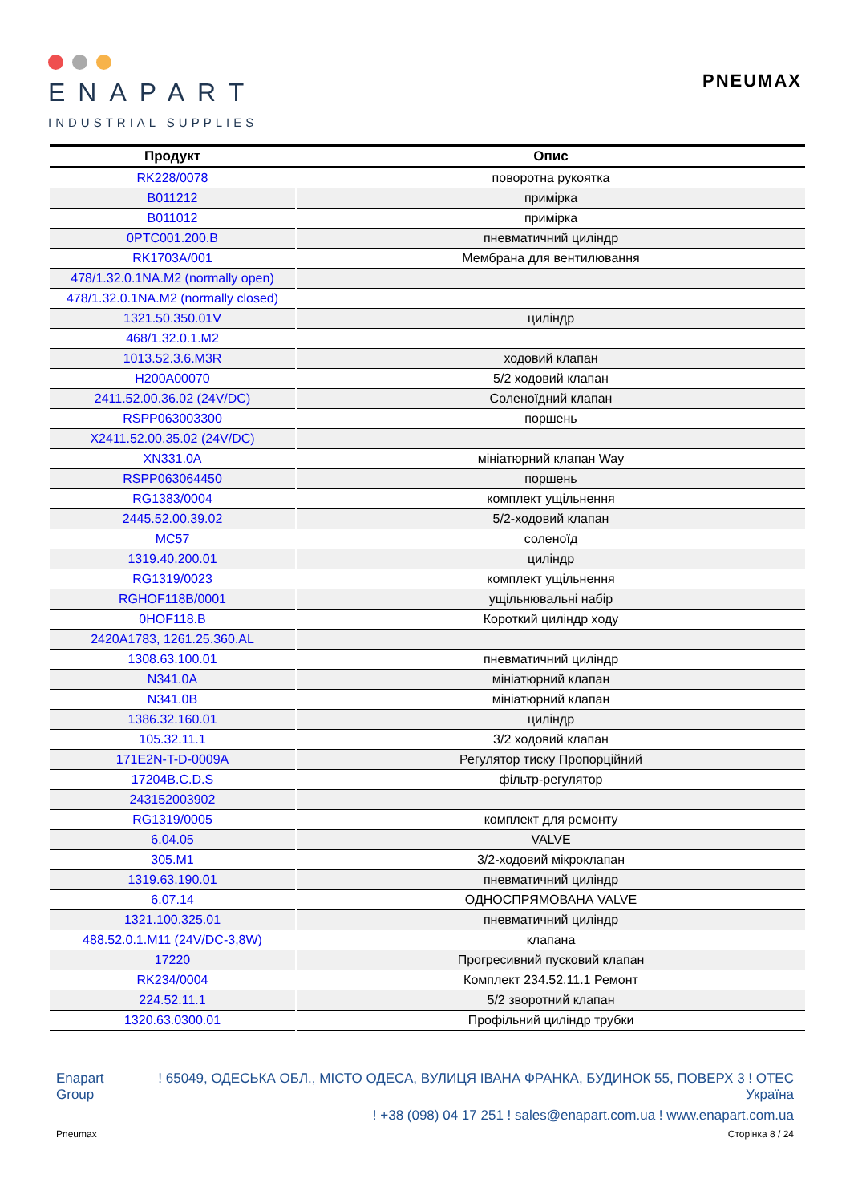ENAPART
INDUSTRIAL SUPPLIES
PNEUMAX
| Продукт | Опис |
| --- | --- |
| RK228/0078 | поворотна рукоятка |
| B011212 | примірка |
| B011012 | примірка |
| 0PTC001.200.B | пневматичний циліндр |
| RK1703A/001 | Мембрана для вентилювання |
| 478/1.32.0.1NA.M2 (normally open) | |
| 478/1.32.0.1NA.M2 (normally closed) | |
| 1321.50.350.01V | циліндр |
| 468/1.32.0.1.M2 | |
| 1013.52.3.6.M3R | ходовий клапан |
| H200A00070 | 5/2 ходовий клапан |
| 2411.52.00.36.02 (24V/DC) | Соленоїдний клапан |
| RSPP063003300 | поршень |
| X2411.52.00.35.02 (24V/DC) | |
| XN331.0A | мініатюрний клапан Way |
| RSPP063064450 | поршень |
| RG1383/0004 | комплект ущільнення |
| 2445.52.00.39.02 | 5/2-ходовий клапан |
| MC57 | соленоїд |
| 1319.40.200.01 | циліндр |
| RG1319/0023 | комплект ущільнення |
| RGHOF118B/0001 | ущільнювальні набір |
| 0HOF118.B | Короткий циліндр ходу |
| 2420A1783, 1261.25.360.AL | |
| 1308.63.100.01 | пневматичний циліндр |
| N341.0A | мініатюрний клапан |
| N341.0B | мініатюрний клапан |
| 1386.32.160.01 | циліндр |
| 105.32.11.1 | 3/2 ходовий клапан |
| 171E2N-T-D-0009A | Регулятор тиску Пропорційний |
| 17204B.C.D.S | фільтр-регулятор |
| 243152003902 | |
| RG1319/0005 | комплект для ремонту |
| 6.04.05 | VALVE |
| 305.M1 | 3/2-ходовий мікроклапан |
| 1319.63.190.01 | пневматичний циліндр |
| 6.07.14 | ОДНОСПРЯМОВАНА VALVE |
| 1321.100.325.01 | пневматичний циліндр |
| 488.52.0.1.M11 (24V/DC-3,8W) | клапана |
| 17220 | Прогресивний пусковий клапан |
| RK234/0004 | Комплект 234.52.11.1 Ремонт |
| 224.52.11.1 | 5/2 зворотний клапан |
| 1320.63.0300.01 | Профільний циліндр трубки |
Enapart
Group
! 65049, ОДЕСЬКА ОБЛ., МІСТО ОДЕСА, ВУЛИЦЯ ІВАНА ФРАНКА, БУДИНОК 55, ПОВЕРХ 3 ! ОТЕС
Україна
! +38 (098) 04 17 251 ! sales@enapart.com.ua ! www.enapart.com.ua
Pneumax Сторінка 8 / 24